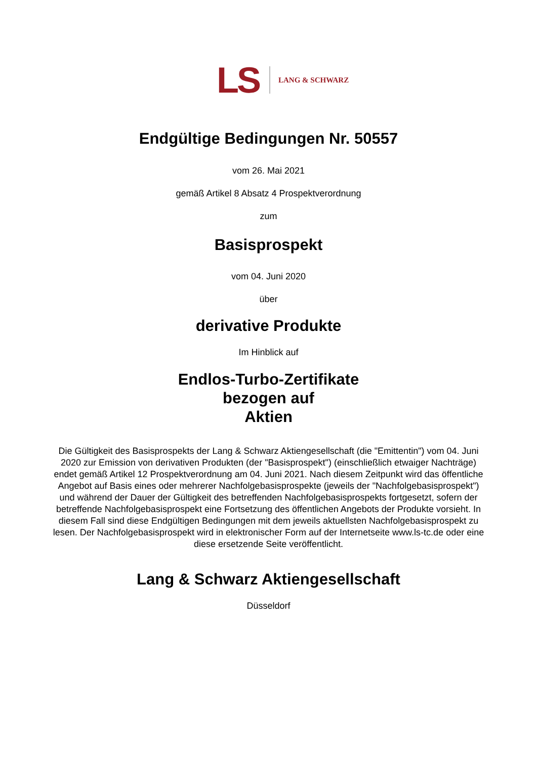LS
LANG & SCHWARZ
Endgültige Bedingungen Nr. 50557
vom 26. Mai 2021
gemäß Artikel 8 Absatz 4 Prospektverordnung
zum
Basisprospekt
vom 04. Juni 2020
über
derivative Produkte
Im Hinblick auf
Endlos-Turbo-Zertifikate
bezogen auf
Aktien
Die Gültigkeit des Basisprospekts der Lang & Schwarz Aktiengesellschaft (die "Emittentin") vom 04. Juni 2020 zur Emission von derivativen Produkten (der "Basisprospekt") (einschließlich etwaiger Nachträge) endet gemäß Artikel 12 Prospektverordnung am 04. Juni 2021. Nach diesem Zeitpunkt wird das öffentliche Angebot auf Basis eines oder mehrerer Nachfolgebasisprospekte (jeweils der "Nachfolgebasisprospekt") und während der Dauer der Gültigkeit des betreffenden Nachfolgebasisprospekts fortgesetzt, sofern der betreffende Nachfolgebasisprospekt eine Fortsetzung des öffentlichen Angebots der Produkte vorsieht. In diesem Fall sind diese Endgültigen Bedingungen mit dem jeweils aktuellsten Nachfolgebasisprospekt zu lesen. Der Nachfolgebasisprospekt wird in elektronischer Form auf der Internetseite www.ls-tc.de oder eine diese ersetzende Seite veröffentlicht.
Lang & Schwarz Aktiengesellschaft
Düsseldorf